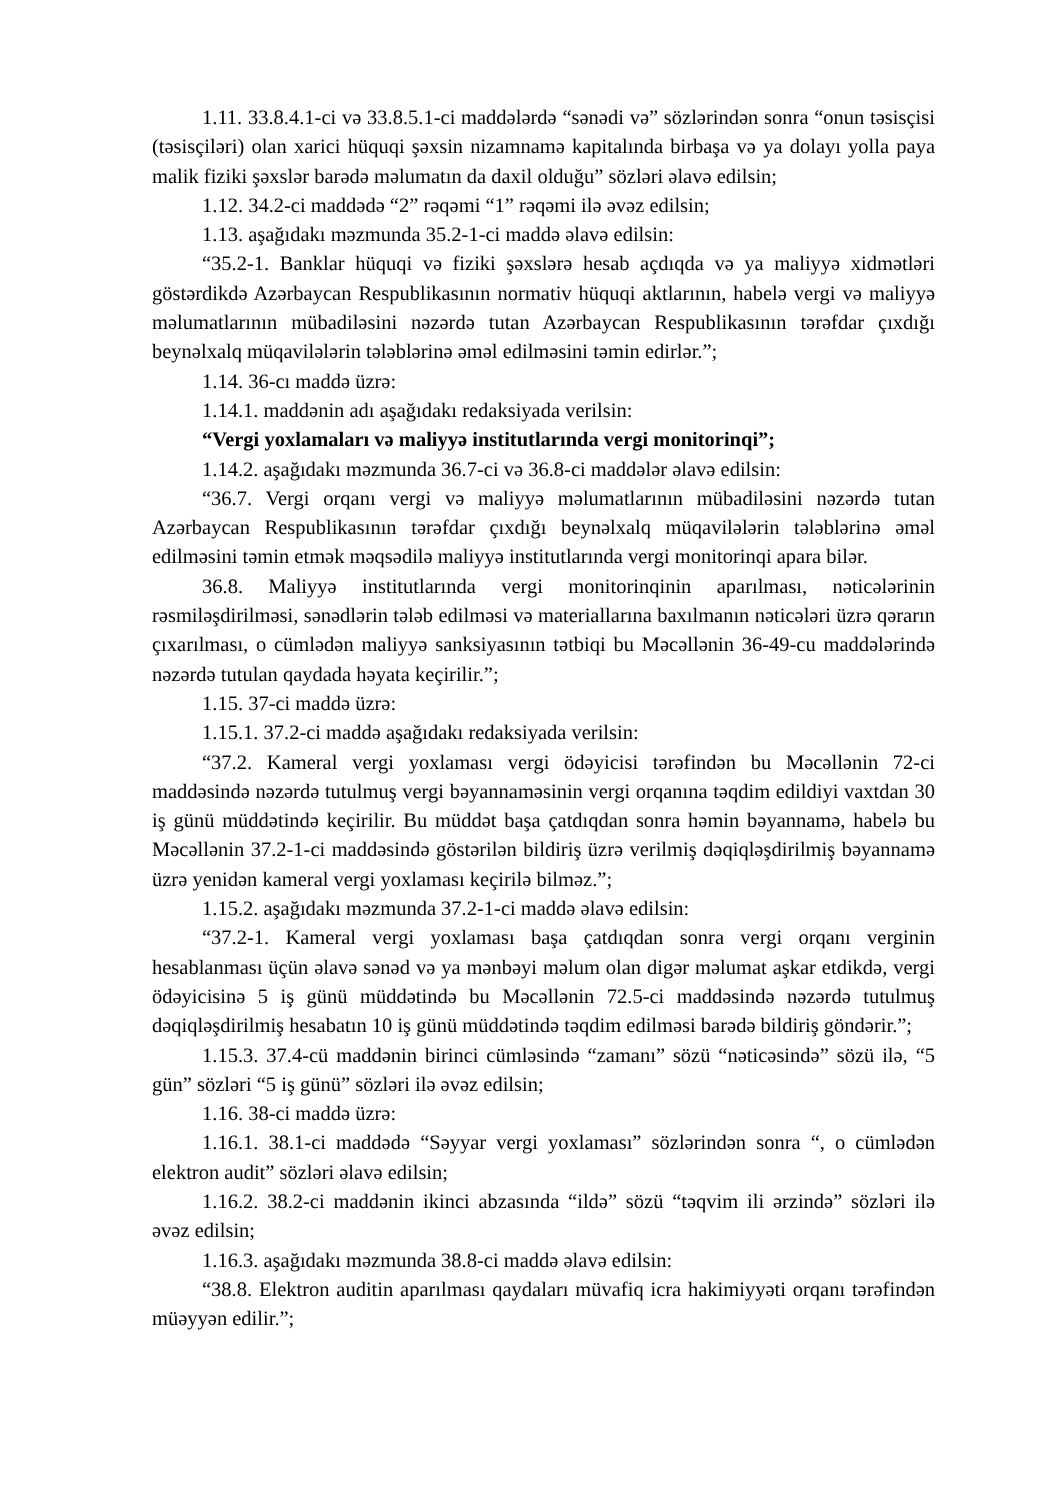1.11. 33.8.4.1-ci və 33.8.5.1-ci maddələrdə “sənədi və” sözlərindən sonra “onun təsisçisi (təsisçiləri) olan xarici hüquqi şəxsin nizamnamə kapitalında birbaşa və ya dolayı yolla paya malik fiziki şəxslər barədə məlumatın da daxil olduğu” sözləri əlavə edilsin;
1.12. 34.2-ci maddədə “2” rəqəmi “1” rəqəmi ilə əvəz edilsin;
1.13. aşağıdakı məzmunda 35.2-1-ci maddə əlavə edilsin:
“35.2-1. Banklar hüquqi və fiziki şəxslərə hesab açdıqda və ya maliyyə xidmətləri göstərdikdə Azərbaycan Respublikasının normativ hüquqi aktlarının, habelə vergi və maliyyə məlumatlarının mübadiləsini nəzərdə tutan Azərbaycan Respublikasının tərəfdar çıxdığı beynəlxalq müqavilələrin tələblərinə əməl edilməsini təmin edirlər.”;
1.14. 36-cı maddə üzrə:
1.14.1. maddənin adı aşağıdakı redaksiyada verilsin:
“Vergi yoxlamaları və maliyyə institutlarında vergi monitorinqi”;
1.14.2. aşağıdakı məzmunda 36.7-ci və 36.8-ci maddələr əlavə edilsin:
“36.7. Vergi orqanı vergi və maliyyə məlumatlarının mübadiləsini nəzərdə tutan Azərbaycan Respublikasının tərəfdar çıxdığı beynəlxalq müqavilələrin tələblərinə əməl edilməsini təmin etmək məqsədilə maliyyə institutlarında vergi monitorinqi apara bilər.
36.8. Maliyyə institutlarında vergi monitorinqinin aparılması, nəticələrinin rəsmiləşdirilməsi, sənədlərin tələb edilməsi və materiallarına baxılmanın nəticələri üzrə qərarın çıxarılması, o cümlədən maliyyə sanksiyasının tətbiqi bu Məcəllənin 36-49-cu maddələrində nəzərdə tutulan qaydada həyata keçirilir.”;
1.15. 37-ci maddə üzrə:
1.15.1. 37.2-ci maddə aşağıdakı redaksiyada verilsin:
“37.2. Kameral vergi yoxlaması vergi ödəyicisi tərəfindən bu Məcəllənin 72-ci maddəsində nəzərdə tutulmuş vergi bəyannaməsinin vergi orqanına təqdim edildiyi vaxtdan 30 iş günü müddətində keçirilir. Bu müddət başa çatdıqdan sonra həmin bəyannamə, habelə bu Məcəllənin 37.2-1-ci maddəsində göstərilən bildiriş üzrə verilmiş dəqiqləşdirilmiş bəyannamə üzrə yenidən kameral vergi yoxlaması keçirilə bilməz.”;
1.15.2. aşağıdakı məzmunda 37.2-1-ci maddə əlavə edilsin:
“37.2-1. Kameral vergi yoxlaması başa çatdıqdan sonra vergi orqanı verginin hesablanması üçün əlavə sənəd və ya mənbəyi məlum olan digər məlumat aşkar etdikdə, vergi ödəyicisinə 5 iş günü müddətində bu Məcəllənin 72.5-ci maddəsində nəzərdə tutulmuş dəqiqləşdirilmiş hesabatın 10 iş günü müddətində təqdim edilməsi barədə bildiriş göndərir.”;
1.15.3. 37.4-cü maddənin birinci cümləsində “zamanı” sözü “nəticəsində” sözü ilə, “5 gün” sözləri “5 iş günü” sözləri ilə əvəz edilsin;
1.16. 38-ci maddə üzrə:
1.16.1. 38.1-ci maddədə “Səyyar vergi yoxlaması” sözlərindən sonra “, o cümlədən elektron audit” sözləri əlavə edilsin;
1.16.2. 38.2-ci maddənin ikinci abzasında “ildə” sözü “təqvim ili ərzində” sözləri ilə əvəz edilsin;
1.16.3. aşağıdakı məzmunda 38.8-ci maddə əlavə edilsin:
“38.8. Elektron auditin aparılması qaydaları müvafiq icra hakimiyyəti orqanı tərəfindən müəyyən edilir.”;